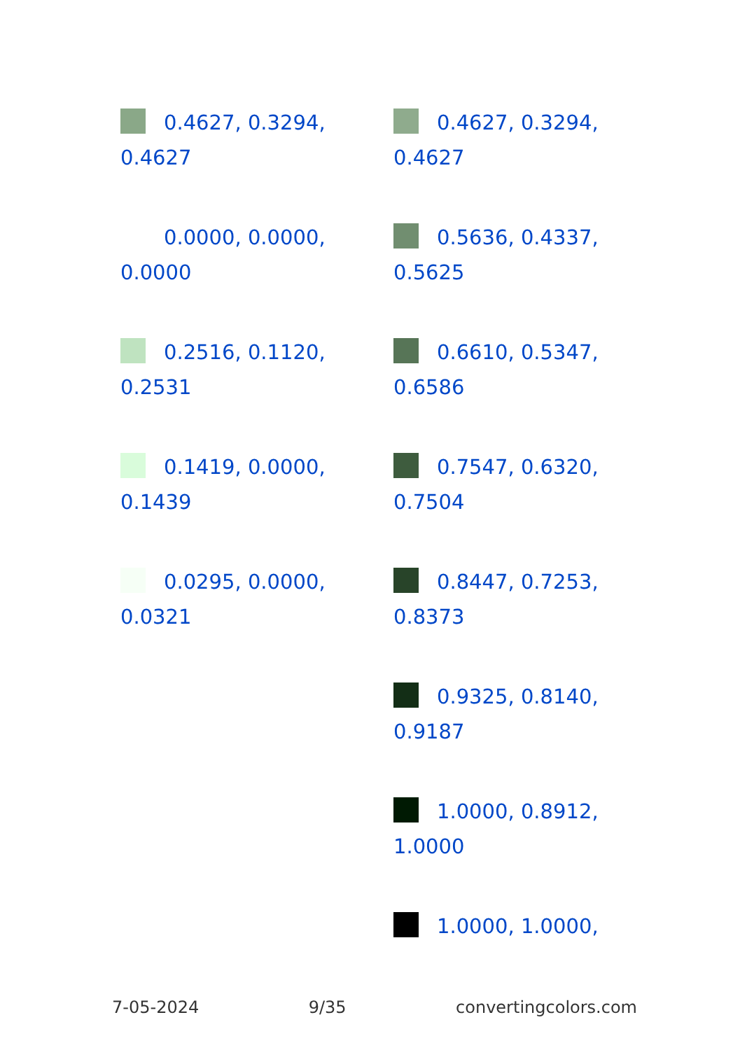0.4627, 0.3294, 0.4627
0.0000, 0.0000, 0.0000
0.2516, 0.1120, 0.2531
0.1419, 0.0000, 0.1439
0.0295, 0.0000, 0.0321
0.4627, 0.3294, 0.4627
0.5636, 0.4337, 0.5625
0.6610, 0.5347, 0.6586
0.7547, 0.6320, 0.7504
0.8447, 0.7253, 0.8373
0.9325, 0.8140, 0.9187
1.0000, 0.8912, 1.0000
1.0000, 1.0000,
7-05-2024 9/35 convertingcolors.com